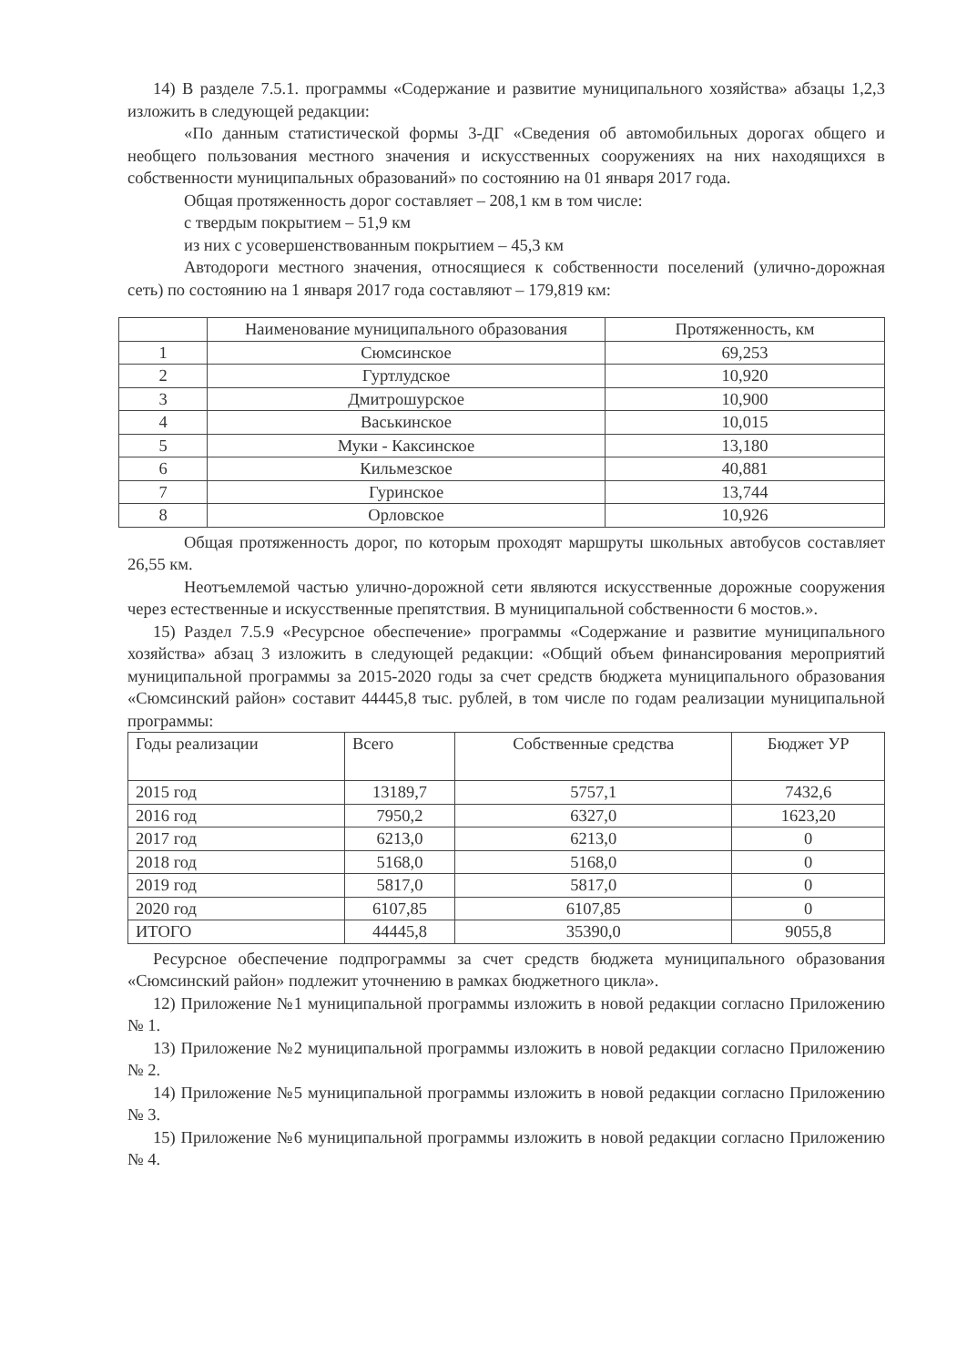14) В разделе 7.5.1. программы «Содержание и развитие муниципального хозяйства» абзацы 1,2,3 изложить в следующей редакции:
«По данным статистической формы 3-ДГ «Сведения об автомобильных дорогах общего и необщего пользования местного значения и искусственных сооружениях на них находящихся в собственности муниципальных образований» по состоянию на 01 января 2017 года.
Общая протяженность дорог составляет – 208,1 км в том числе:
с твердым покрытием – 51,9 км
из них с усовершенствованным покрытием – 45,3 км
Автодороги местного значения, относящиеся к собственности поселений (улично-дорожная сеть) по состоянию на 1 января 2017 года составляют – 179,819 км:
| | Наименование муниципального образования | Протяженность, км |
| --- | --- | --- |
| 1 | Сюмсинское | 69,253 |
| 2 | Гуртлудское | 10,920 |
| 3 | Дмитрошурское | 10,900 |
| 4 | Васькинское | 10,015 |
| 5 | Муки - Каксинское | 13,180 |
| 6 | Кильмезское | 40,881 |
| 7 | Гуринское | 13,744 |
| 8 | Орловское | 10,926 |
Общая протяженность дорог, по которым проходят маршруты школьных автобусов составляет 26,55 км.
Неотъемлемой частью улично-дорожной сети являются искусственные дорожные сооружения через естественные и искусственные препятствия. В муниципальной собственности 6 мостов.».
15) Раздел 7.5.9 «Ресурсное обеспечение» программы «Содержание и развитие муниципального хозяйства» абзац 3 изложить в следующей редакции: «Общий объем финансирования мероприятий муниципальной программы за 2015-2020 годы за счет средств бюджета муниципального образования «Сюмсинский район» составит 44445,8 тыс. рублей, в том числе по годам реализации муниципальной программы:
| Годы реализации | Всего | Собственные средства | Бюджет УР |
| --- | --- | --- | --- |
| 2015 год | 13189,7 | 5757,1 | 7432,6 |
| 2016 год | 7950,2 | 6327,0 | 1623,20 |
| 2017 год | 6213,0 | 6213,0 | 0 |
| 2018 год | 5168,0 | 5168,0 | 0 |
| 2019 год | 5817,0 | 5817,0 | 0 |
| 2020 год | 6107,85 | 6107,85 | 0 |
| ИТОГО | 44445,8 | 35390,0 | 9055,8 |
Ресурсное обеспечение подпрограммы за счет средств бюджета муниципального образования «Сюмсинский район» подлежит уточнению в рамках бюджетного цикла».
12) Приложение №1 муниципальной программы изложить в новой редакции согласно Приложению № 1.
13) Приложение №2 муниципальной программы изложить в новой редакции согласно Приложению № 2.
14) Приложение №5 муниципальной программы изложить в новой редакции согласно Приложению № 3.
15) Приложение №6 муниципальной программы изложить в новой редакции согласно Приложению № 4.